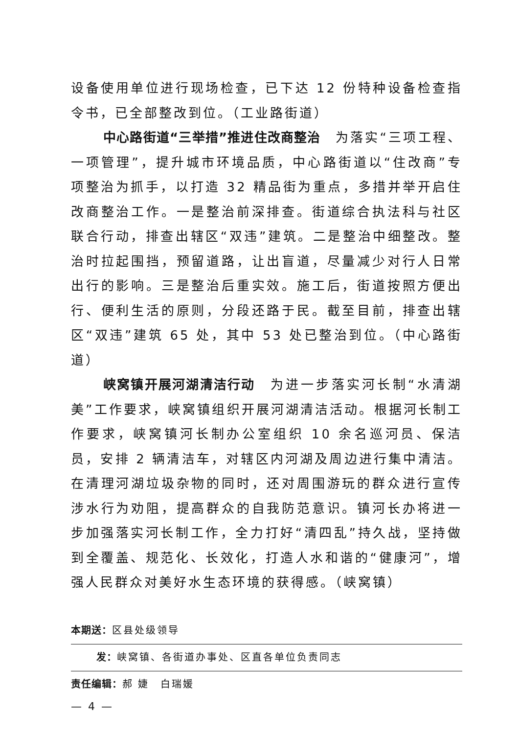设备使用单位进行现场检查，已下达 12 份特种设备检查指令书，已全部整改到位。（工业路街道）
中心路街道“三举措”推进住改商整治　为落实“三项工程、一项管理”，提升城市环境品质，中心路街道以“住改商”专项整治为抓手，以打造 32 精品街为重点，多措并举开启住改商整治工作。一是整治前深排查。街道综合执法科与社区联合行动，排查出辖区“双违”建筑。二是整治中细整改。整治时拉起围挡，预留道路，让出盲道，尽量减少对行人日常出行的影响。三是整治后重实效。施工后，街道按照方便出行、便利生活的原则，分段还路于民。截至目前，排查出辖区“双违”建筑 65 处，其中 53 处已整治到位。（中心路街道）
峡窝镇开展河湖清洁行动　为进一步落实河长制“水清湖美”工作要求，峡窝镇组织开展河湖清洁活动。根据河长制工作要求，峡窝镇河长制办公室组织 10 余名巡河员、保洁员，安排 2 辆清洁车，对辖区内河湖及周边进行集中清洁。在清理河湖垃圾杂物的同时，还对周围游玩的群众进行宣传涉水行为劝阻，提高群众的自我防范意识。镇河长办将进一步加强落实河长制工作，全力打好“清四乱”持久战，坚持做到全覆盖、规范化、长效化，打造人水和谐的“健康河”，增强人民群众对美好水生态环境的获得感。（峡窝镇）
本期送：区县处级领导
发：峡窝镇、各街道办事处、区直各单位负责同志
责任编辑：郝 婕　白瑞媛
— 4 —